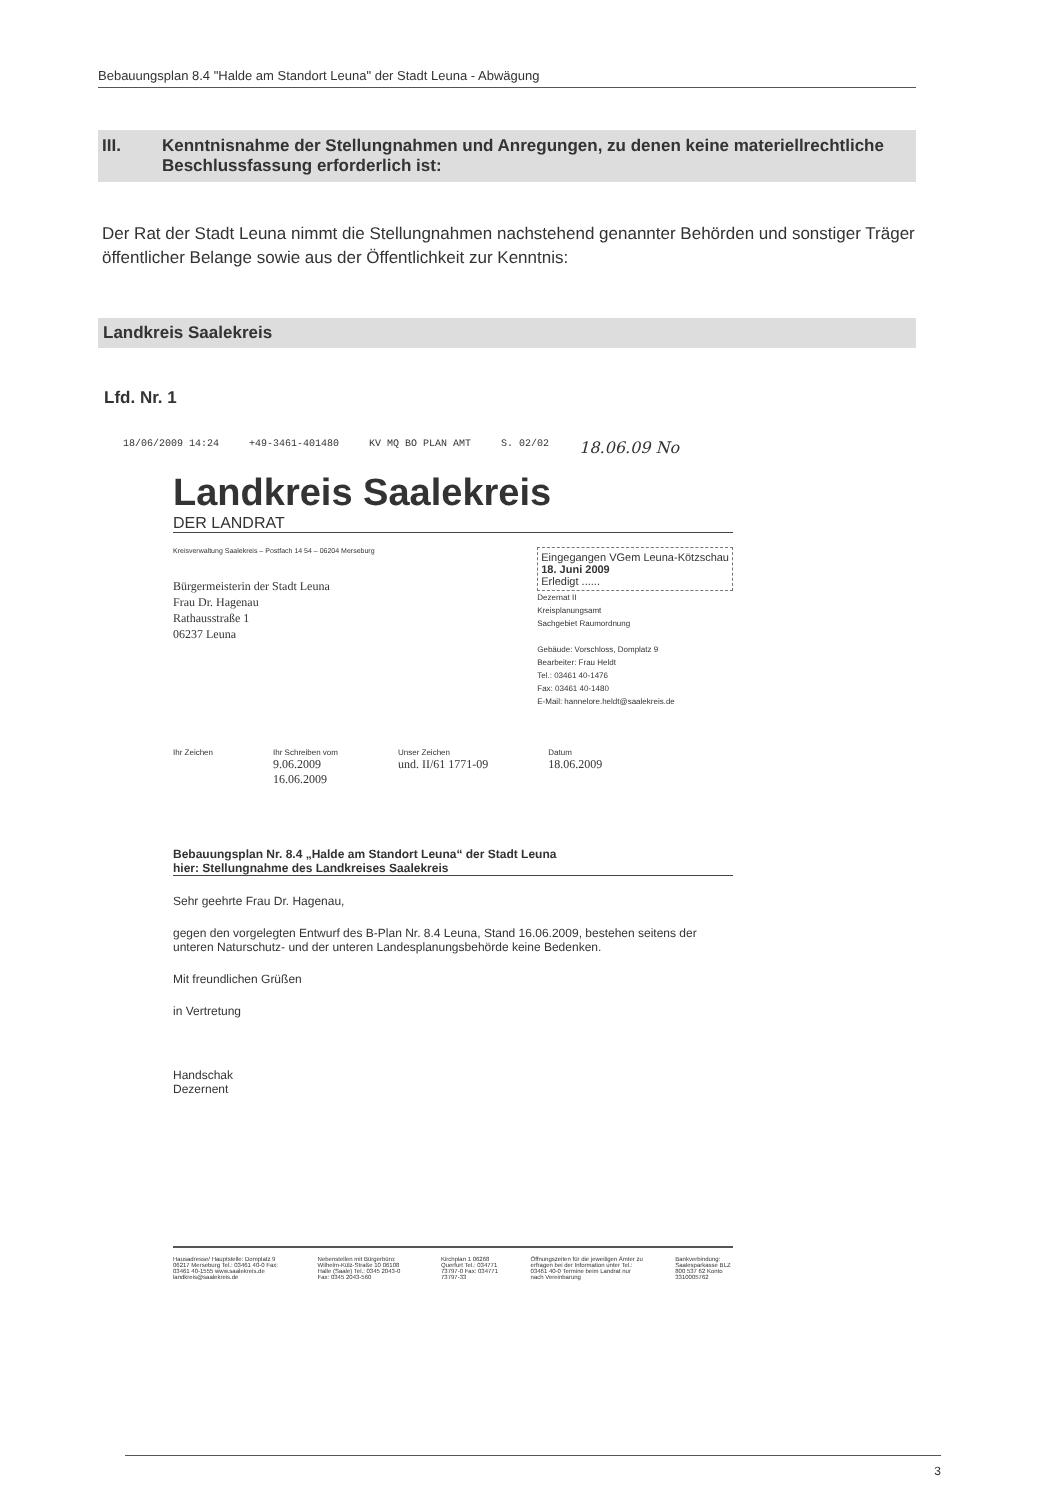Bebauungsplan 8.4 "Halde am Standort Leuna" der Stadt Leuna - Abwägung
III. Kenntnisnahme der Stellungnahmen und Anregungen, zu denen keine materiellrechtliche Beschlussfassung erforderlich ist:
Der Rat der Stadt Leuna nimmt die Stellungnahmen nachstehend genannter Behörden und sonstiger Träger öffentlicher Belange sowie aus der Öffentlichkeit zur Kenntnis:
Landkreis Saalekreis
Lfd. Nr. 1
18/06/2009 14:24 +49-3461-401480 KV MQ BO PLAN AMT S. 02/02 18.06.09 No
Landkreis Saalekreis
DER LANDRAT
Kreisverwaltung Saalekreis – Postfach 14 54 – 06204 Merseburg
Bürgermeisterin der Stadt Leuna
Frau Dr. Hagenau
Rathausstraße 1
06237 Leuna
Eingegangen VGem Leuna-Kötzschau
18. Juni 2009
Erledigt ......
Dezernat II
Kreisplanungsamt
Sachgebiet Raumordnung
Gebäude: Vorschloss, Domplatz 9
Bearbeiter: Frau Heldt
Tel.: 03461 40-1476
Fax: 03461 40-1480
E-Mail: hannelore.heldt@saalekreis.de
Ihr Zeichen Ihr Schreiben vom
9.06.2009
16.06.2009 Unser Zeichen
und. II/61 1771-09 Datum
18.06.2009
Bebauungsplan Nr. 8.4 „Halde am Standort Leuna“ der Stadt Leuna
hier: Stellungnahme des Landkreises Saalekreis
Sehr geehrte Frau Dr. Hagenau,
gegen den vorgelegten Entwurf des B-Plan Nr. 8.4 Leuna, Stand 16.06.2009, bestehen seitens der unteren Naturschutz- und der unteren Landesplanungsbehörde keine Bedenken.
Mit freundlichen Grüßen
in Vertretung
Handschak
Dezernent
Hausadresse/ Hauptstelle: Domplatz 9 06217 Merseburg Tel.: 03461 40-0 Fax: 03461 40-1555 www.saalekreis.de landkreis@saalekreis.de Nebenstellen mit Bürgerbüro: Wilhelm-Külz-Straße 10 06108 Halle (Saale) Tel.: 0345 2043-0 Fax: 0345 2043-560 Kirchplan 1 06268 Querfurt Tel.: 034771 73797-0 Fax: 034771 73797-33 Öffnungszeiten für die jeweiligen Ämter zu erfragen bei der Information unter Tel.: 03461 40-0 Termine beim Landrat nur nach Vereinbarung Bankverbindung: Saalesparkasse BLZ 800 537 62 Konto 3310005762
3